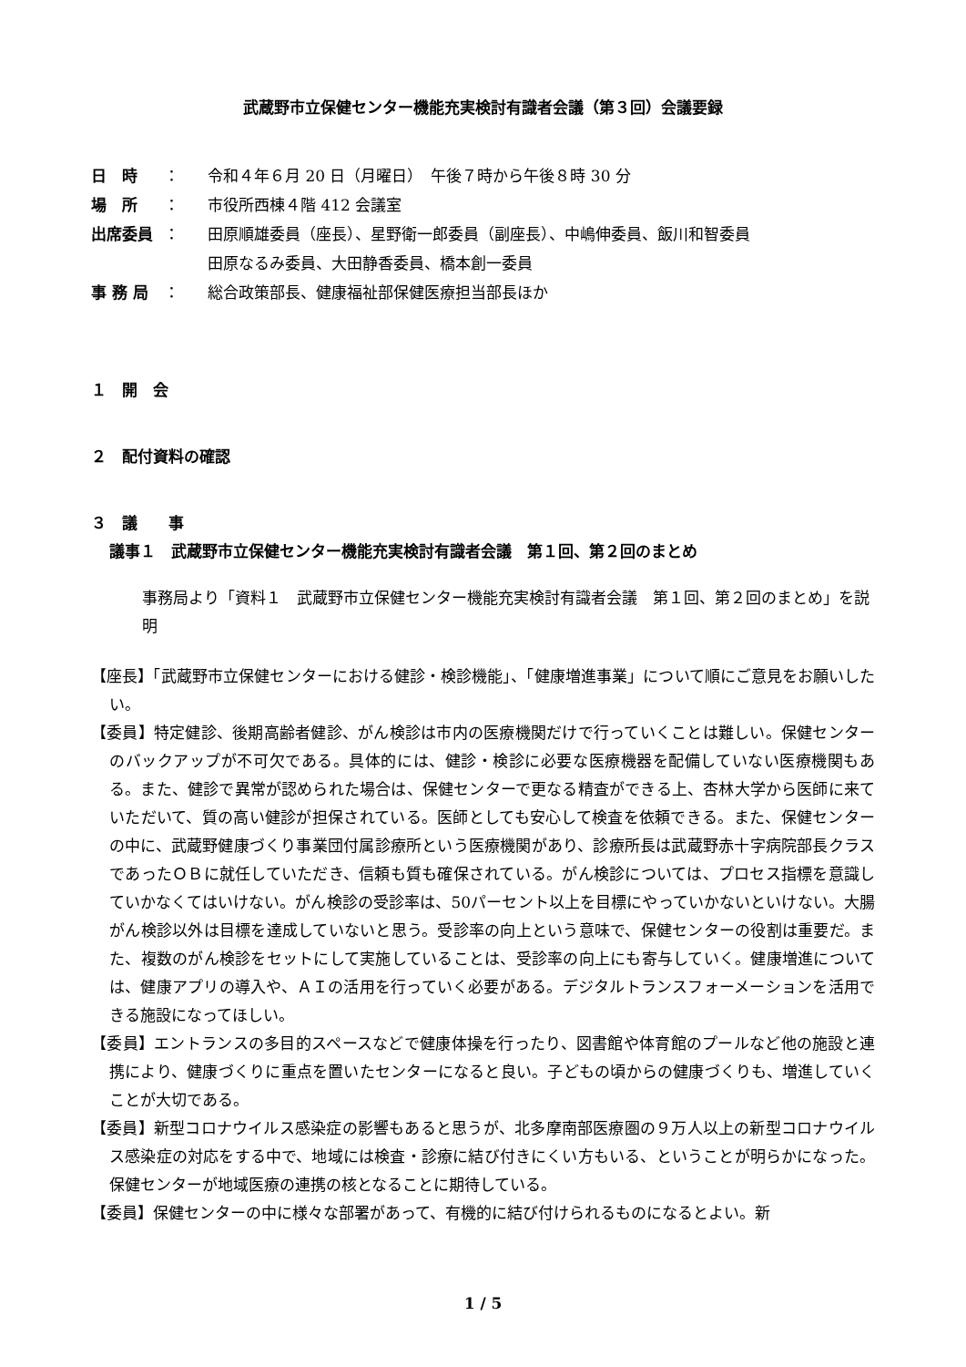武蔵野市立保健センター機能充実検討有識者会議（第３回）会議要録
日　時 ： 令和４年６月 20 日（月曜日）　午後７時から午後８時 30 分
場　所 ： 市役所西棟４階 412 会議室
出席委員 ： 田原順雄委員（座長）、星野衛一郎委員（副座長）、中嶋伸委員、飯川和智委員
田原なるみ委員、大田静香委員、橋本創一委員
事 務 局 ： 総合政策部長、健康福祉部保健医療担当部長ほか
１　開　会
２　配付資料の確認
３　議　　事
議事１　武蔵野市立保健センター機能充実検討有識者会議　第１回、第２回のまとめ
事務局より「資料１　武蔵野市立保健センター機能充実検討有識者会議　第１回、第２回のまとめ」を説明
【座長】「武蔵野市立保健センターにおける健診・検診機能」、「健康増進事業」について順にご意見をお願いしたい。
【委員】特定健診、後期高齢者健診、がん検診は市内の医療機関だけで行っていくことは難しい。保健センターのバックアップが不可欠である。具体的には、健診・検診に必要な医療機器を配備していない医療機関もある。また、健診で異常が認められた場合は、保健センターで更なる精査ができる上、杏林大学から医師に来ていただいて、質の高い健診が担保されている。医師としても安心して検査を依頼できる。また、保健センターの中に、武蔵野健康づくり事業団付属診療所という医療機関があり、診療所長は武蔵野赤十字病院部長クラスであったＯＢに就任していただき、信頼も質も確保されている。がん検診については、プロセス指標を意識していかなくてはいけない。がん検診の受診率は、50パーセント以上を目標にやっていかないといけない。大腸がん検診以外は目標を達成していないと思う。受診率の向上という意味で、保健センターの役割は重要だ。また、複数のがん検診をセットにして実施していることは、受診率の向上にも寄与していく。健康増進については、健康アプリの導入や、ＡＩの活用を行っていく必要がある。デジタルトランスフォーメーションを活用できる施設になってほしい。
【委員】エントランスの多目的スペースなどで健康体操を行ったり、図書館や体育館のプールなど他の施設と連携により、健康づくりに重点を置いたセンターになると良い。子どもの頃からの健康づくりも、増進していくことが大切である。
【委員】新型コロナウイルス感染症の影響もあると思うが、北多摩南部医療圏の９万人以上の新型コロナウイルス感染症の対応をする中で、地域には検査・診療に結び付きにくい方もいる、ということが明らかになった。保健センターが地域医療の連携の核となることに期待している。
【委員】保健センターの中に様々な部署があって、有機的に結び付けられるものになるとよい。新
1 / 5